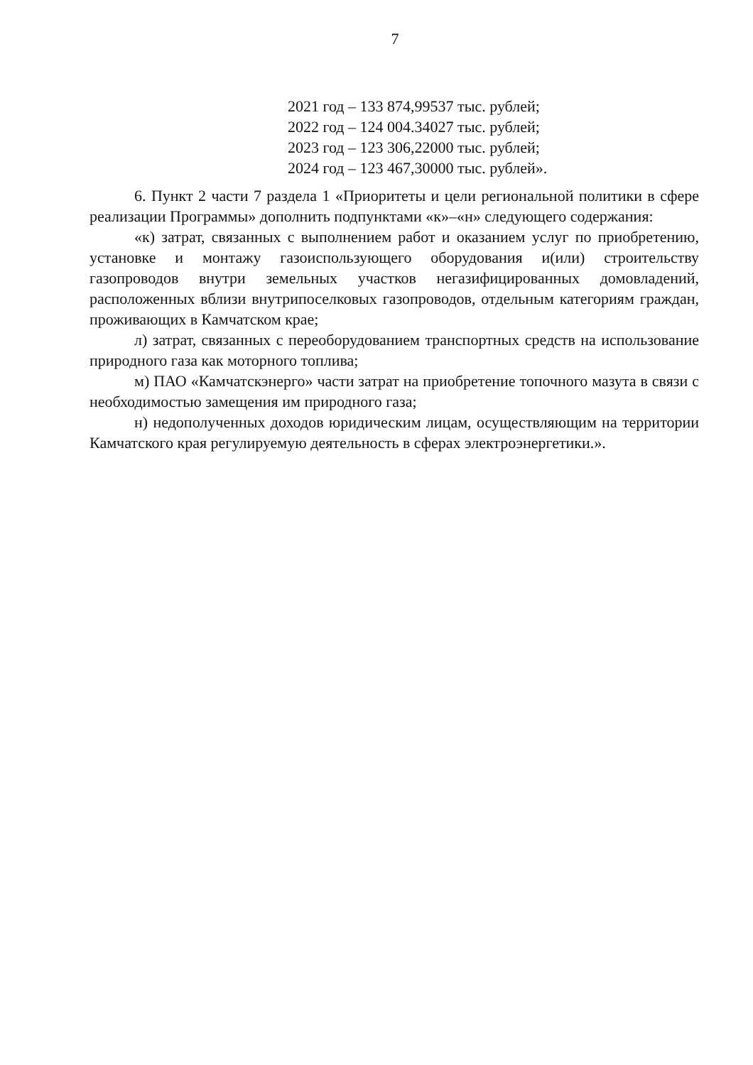7
2021 год – 133 874,99537 тыс. рублей;
2022 год – 124 004.34027 тыс. рублей;
2023 год – 123 306,22000 тыс. рублей;
2024 год – 123 467,30000 тыс. рублей».
6. Пункт 2 части 7 раздела 1 «Приоритеты и цели региональной политики в сфере реализации Программы» дополнить подпунктами «к»–«н» следующего содержания:
«к) затрат, связанных с выполнением работ и оказанием услуг по приобретению, установке и монтажу газоиспользующего оборудования и(или) строительству газопроводов внутри земельных участков негазифицированных домовладений, расположенных вблизи внутрипоселковых газопроводов, отдельным категориям граждан, проживающих в Камчатском крае;
л) затрат, связанных с переоборудованием транспортных средств на использование природного газа как моторного топлива;
м) ПАО «Камчатскэнерго» части затрат на приобретение топочного мазута в связи с необходимостью замещения им природного газа;
н) недополученных доходов юридическим лицам, осуществляющим на территории Камчатского края регулируемую деятельность в сферах электроэнергетики.».